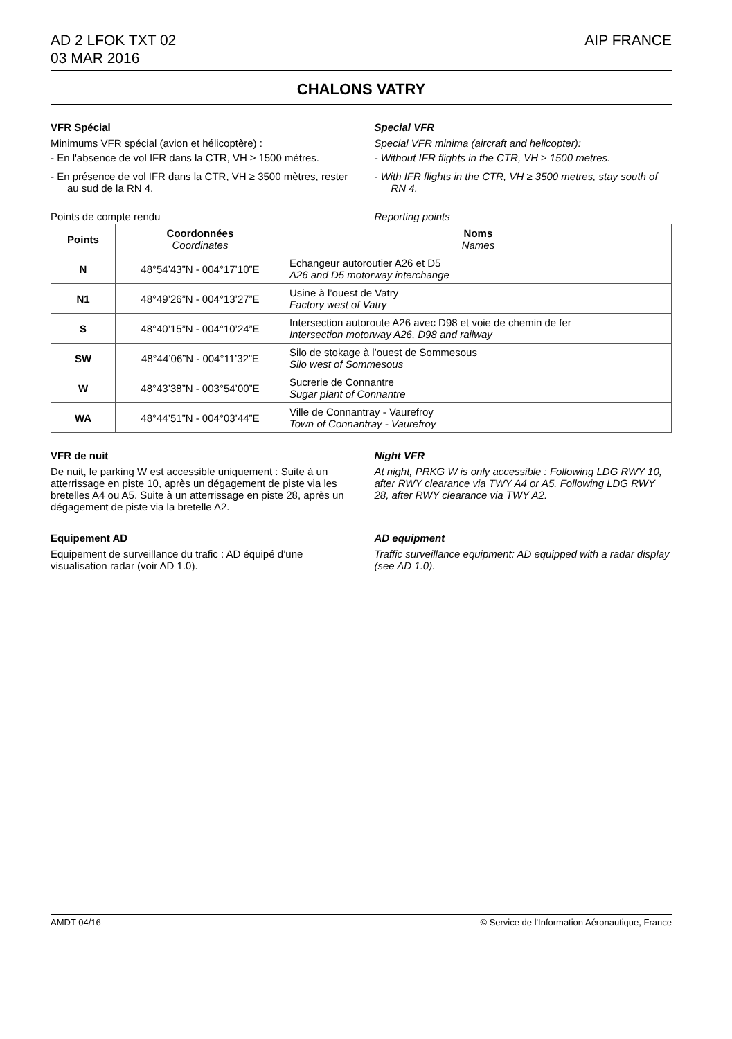AD 2 LFOK TXT 02
03 MAR 2016
AIP FRANCE
CHALONS VATRY
VFR Spécial
Minimums VFR spécial (avion et hélicoptère) :
- En l'absence de vol IFR dans la CTR, VH ≥ 1500 mètres.
- En présence de vol IFR dans la CTR, VH ≥ 3500 mètres, rester au sud de la RN 4.
Special VFR
Special VFR minima (aircraft and helicopter):
- Without IFR flights in the CTR, VH ≥ 1500 metres.
- With IFR flights in the CTR, VH ≥ 3500 metres, stay south of RN 4.
Points de compte rendu Reporting points
| Points | Coordonnées Coordinates | Noms Names |
| --- | --- | --- |
| N | 48°54’43”N - 004°17’10”E | Echangeur autoroutier A26 et D5 A26 and D5 motorway interchange |
| N1 | 48°49’26”N - 004°13’27”E | Usine à l’ouest de Vatry Factory west of Vatry |
| S | 48°40’15”N - 004°10’24”E | Intersection autoroute A26 avec D98 et voie de chemin de fer Intersection motorway A26, D98 and railway |
| SW | 48°44’06”N - 004°11’32”E | Silo de stokage à l’ouest de Sommesous Silo west of Sommesous |
| W | 48°43’38”N - 003°54’00”E | Sucrerie de Connantre Sugar plant of Connantre |
| WA | 48°44’51”N - 004°03’44”E | Ville de Connantray - Vaurefroy Town of Connantray - Vaurefroy |
VFR de nuit
De nuit, le parking W est accessible uniquement : Suite à un atterrissage en piste 10, après un dégagement de piste via les bretelles A4 ou A5. Suite à un atterrissage en piste 28, après un dégagement de piste via la bretelle A2.
Night VFR
At night, PRKG W is only accessible : Following LDG RWY 10, after RWY clearance via TWY A4 or A5. Following LDG RWY 28, after RWY clearance via TWY A2.
Equipement AD
Equipement de surveillance du trafic : AD équipé d’une visualisation radar (voir AD 1.0).
AD equipment
Traffic surveillance equipment: AD equipped with a radar display (see AD 1.0).
AMDT 04/16 © Service de l'Information Aéronautique, France